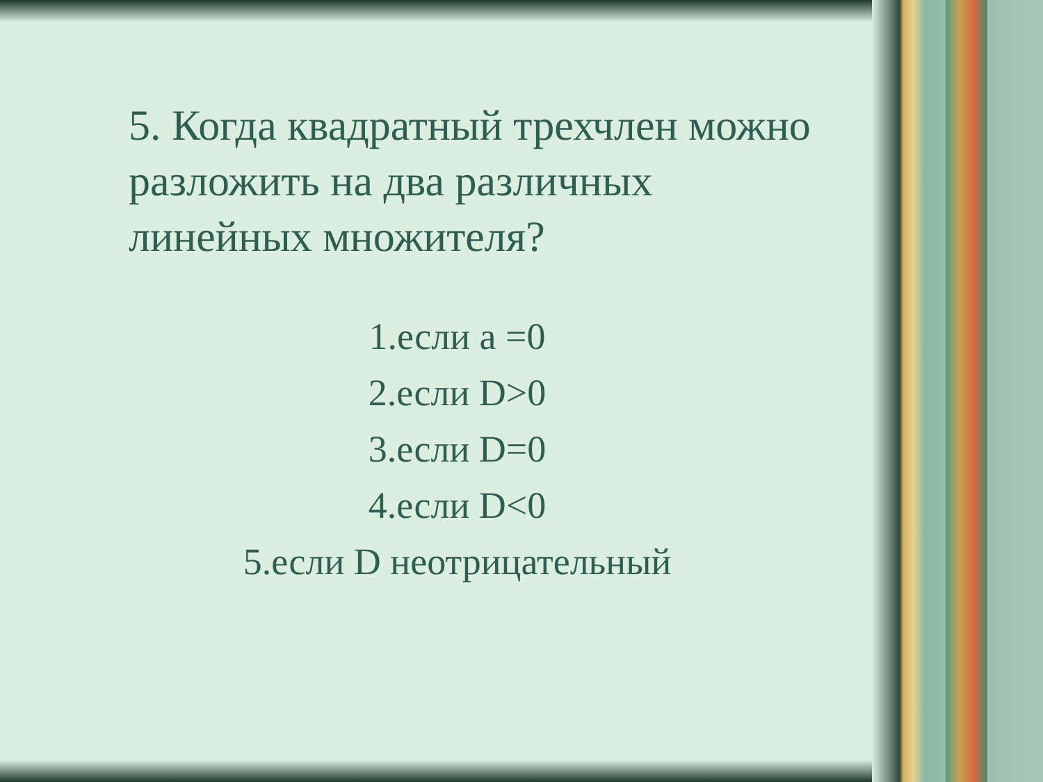5. Когда квадратный трехчлен можно разложить на два различных линейных множителя?
1.если a =0
2.если D>0
3.если D=0
4.если D<0
5.если D неотрицательный